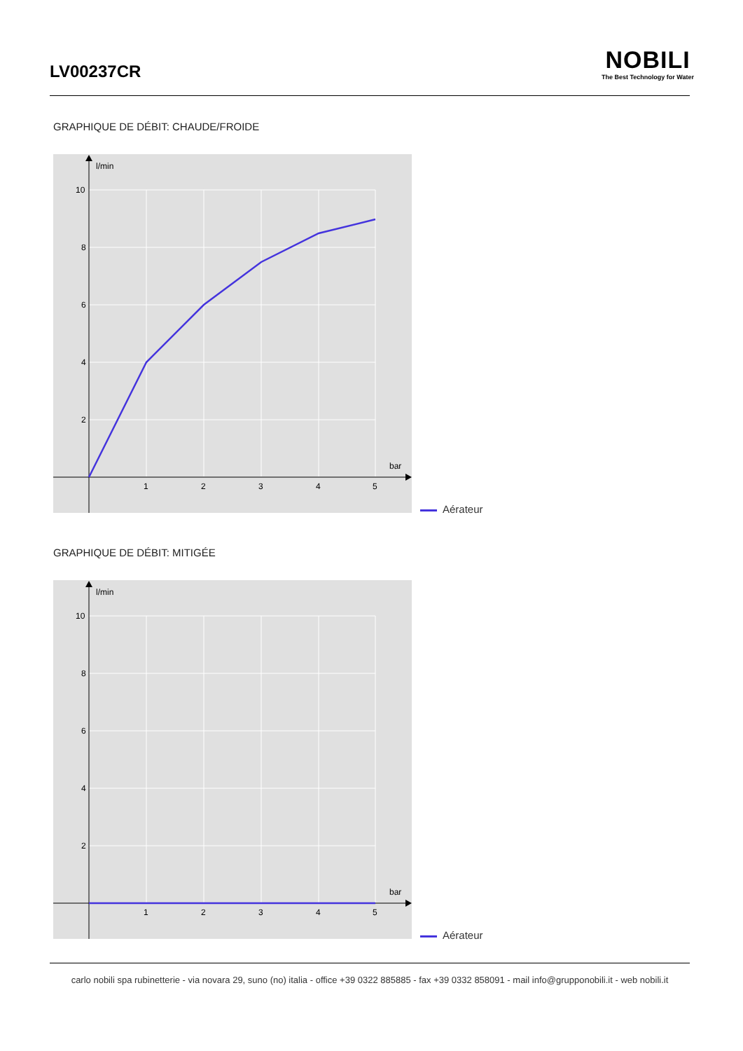LV00237CR
NOBILI
The Best Technology for Water
GRAPHIQUE DE DÉBIT: CHAUDE/FROIDE
l/min
bar
10
8
6
4
2
1
2
3
4
5
Aérateur
GRAPHIQUE DE DÉBIT: MITIGÉE
l/min
bar
10
8
6
4
2
1
2
3
4
5
Aérateur
carlo nobili spa rubinetterie - via novara 29, suno (no) italia - office +39 0322 885885 - fax +39 0332 858091 - mail info@grupponobili.it - web nobili.it